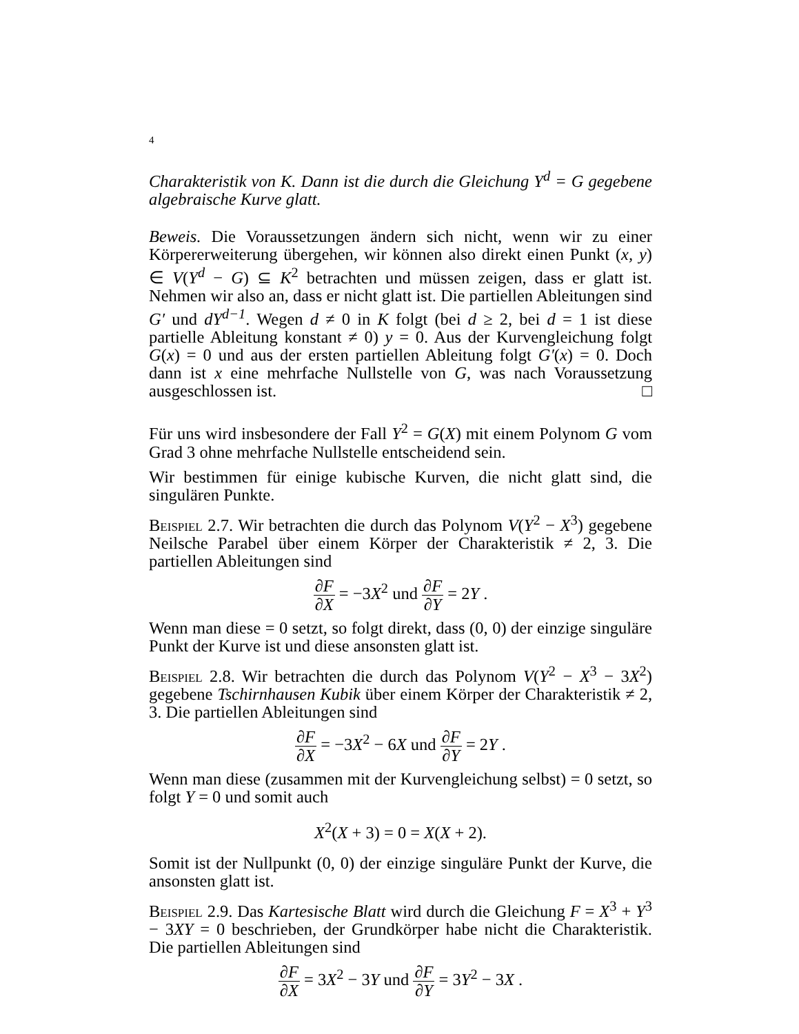4
Charakteristik von K. Dann ist die durch die Gleichung Y<sup>d</sup> = G gegebene algebraische Kurve glatt.
Beweis. Die Voraussetzungen ändern sich nicht, wenn wir zu einer Körpererweiterung übergehen, wir können also direkt einen Punkt (x, y) ∈ V(Y<sup>d</sup> − G) ⊆ K<sup>2</sup> betrachten und müssen zeigen, dass er glatt ist. Nehmen wir also an, dass er nicht glatt ist. Die partiellen Ableitungen sind G′ und dY<sup>d−1</sup>. Wegen d ≠ 0 in K folgt (bei d ≥ 2, bei d = 1 ist diese partielle Ableitung konstant ≠ 0) y = 0. Aus der Kurvengleichung folgt G(x) = 0 und aus der ersten partiellen Ableitung folgt G′(x) = 0. Doch dann ist x eine mehrfache Nullstelle von G, was nach Voraussetzung ausgeschlossen ist. □
Für uns wird insbesondere der Fall Y<sup>2</sup> = G(X) mit einem Polynom G vom Grad 3 ohne mehrfache Nullstelle entscheidend sein.
Wir bestimmen für einige kubische Kurven, die nicht glatt sind, die singulären Punkte.
Beispiel 2.7. Wir betrachten die durch das Polynom V(Y<sup>2</sup> − X<sup>3</sup>) gegebene Neilsche Parabel über einem Körper der Charakteristik ≠ 2, 3. Die partiellen Ableitungen sind
∂F ∂X = −3X<sup>2</sup> und ∂F ∂Y = 2Y .
Wenn man diese = 0 setzt, so folgt direkt, dass (0, 0) der einzige singuläre Punkt der Kurve ist und diese ansonsten glatt ist.
Beispiel 2.8. Wir betrachten die durch das Polynom V(Y<sup>2</sup> − X<sup>3</sup> − 3X<sup>2</sup>) gegebene Tschirnhausen Kubik über einem Körper der Charakteristik ≠ 2, 3. Die partiellen Ableitungen sind
∂F ∂X = −3X<sup>2</sup> − 6X und ∂F ∂Y = 2Y .
Wenn man diese (zusammen mit der Kurvengleichung selbst) = 0 setzt, so folgt Y = 0 und somit auch
X<sup>2</sup>(X + 3) = 0 = X(X + 2).
Somit ist der Nullpunkt (0, 0) der einzige singuläre Punkt der Kurve, die ansonsten glatt ist.
Beispiel 2.9. Das Kartesische Blatt wird durch die Gleichung F = X<sup>3</sup> + Y<sup>3</sup> − 3XY = 0 beschrieben, der Grundkörper habe nicht die Charakteristik. Die partiellen Ableitungen sind
∂F ∂X = 3X<sup>2</sup> − 3Y und ∂F ∂Y = 3Y<sup>2</sup> − 3X .